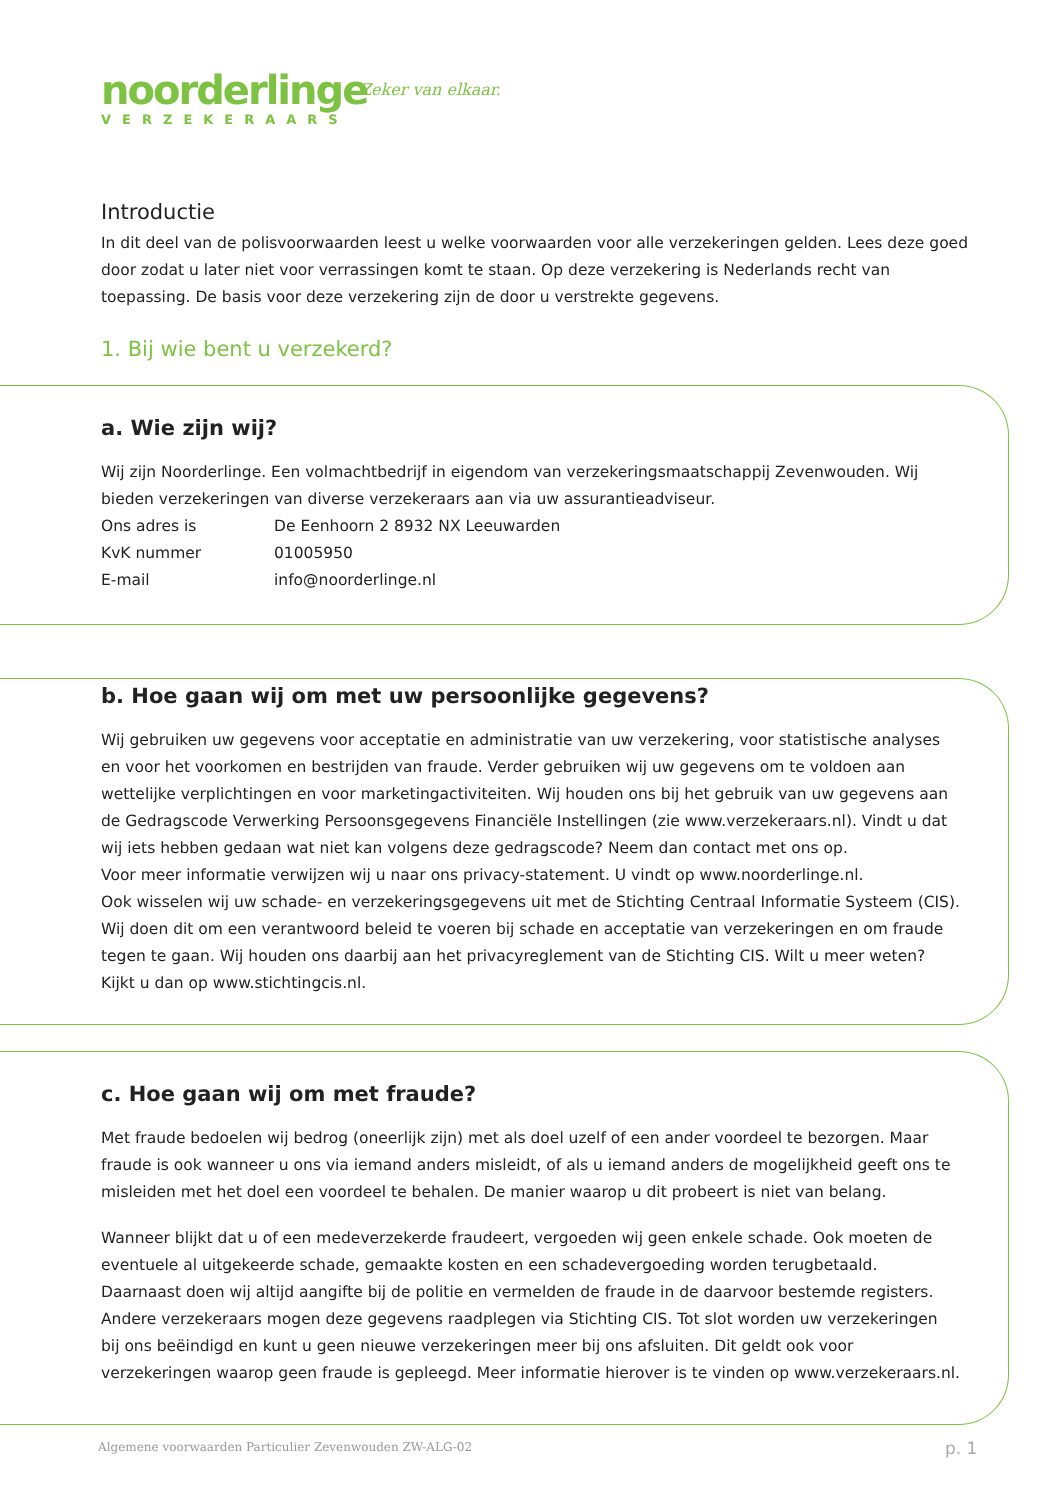noorderlinge
VERZEKERAARS
Zeker van elkaar.
Introductie
In dit deel van de polisvoorwaarden leest u welke voorwaarden voor alle verzekeringen gelden. Lees deze goed door zodat u later niet voor verrassingen komt te staan. Op deze verzekering is Nederlands recht van toepassing. De basis voor deze verzekering zijn de door u verstrekte gegevens.
1. Bij wie bent u verzekerd?
a. Wie zijn wij?
Wij zijn Noorderlinge. Een volmachtbedrijf in eigendom van verzekeringsmaatschappij Zevenwouden. Wij bieden verzekeringen van diverse verzekeraars aan via uw assurantieadviseur.
Ons adres is De Eenhoorn 2 8932 NX Leeuwarden
KvK nummer 01005950
E-mail info@noorderlinge.nl
b. Hoe gaan wij om met uw persoonlijke gegevens?
Wij gebruiken uw gegevens voor acceptatie en administratie van uw verzekering, voor statistische analyses en voor het voorkomen en bestrijden van fraude. Verder gebruiken wij uw gegevens om te voldoen aan wettelijke verplichtingen en voor marketingactiviteiten. Wij houden ons bij het gebruik van uw gegevens aan de Gedragscode Verwerking Persoonsgegevens Financiële Instellingen (zie www.verzekeraars.nl). Vindt u dat wij iets hebben gedaan wat niet kan volgens deze gedragscode? Neem dan contact met ons op.
Voor meer informatie verwijzen wij u naar ons privacy-statement. U vindt op www.noorderlinge.nl.
Ook wisselen wij uw schade- en verzekeringsgegevens uit met de Stichting Centraal Informatie Systeem (CIS). Wij doen dit om een verantwoord beleid te voeren bij schade en acceptatie van verzekeringen en om fraude tegen te gaan. Wij houden ons daarbij aan het privacyreglement van de Stichting CIS. Wilt u meer weten? Kijkt u dan op www.stichtingcis.nl.
c. Hoe gaan wij om met fraude?
Met fraude bedoelen wij bedrog (oneerlijk zijn) met als doel uzelf of een ander voordeel te bezorgen. Maar fraude is ook wanneer u ons via iemand anders misleidt, of als u iemand anders de mogelijkheid geeft ons te misleiden met het doel een voordeel te behalen. De manier waarop u dit probeert is niet van belang.
Wanneer blijkt dat u of een medeverzekerde fraudeert, vergoeden wij geen enkele schade. Ook moeten de eventuele al uitgekeerde schade, gemaakte kosten en een schadevergoeding worden terugbetaald. Daarnaast doen wij altijd aangifte bij de politie en vermelden de fraude in de daarvoor bestemde registers. Andere verzekeraars mogen deze gegevens raadplegen via Stichting CIS. Tot slot worden uw verzekeringen bij ons beëindigd en kunt u geen nieuwe verzekeringen meer bij ons afsluiten. Dit geldt ook voor verzekeringen waarop geen fraude is gepleegd. Meer informatie hierover is te vinden op www.verzekeraars.nl.
Algemene voorwaarden Particulier Zevenwouden ZW-ALG-02
p. 1